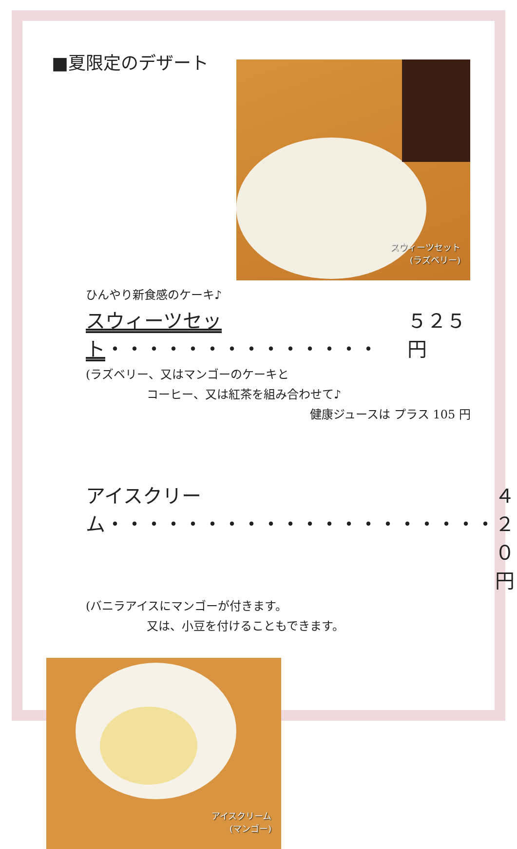■夏限定のデザート
スウィーツセット
(ラズベリー)
ひんやり新食感のケーキ♪
スウィーツセット・・・・・・・・・・・・・・ ５２５ 円
(ラズベリー、又はマンゴーのケーキと
コーヒー、又は紅茶を組み合わせて♪
健康ジュースは プラス 105 円
アイスクリーム・・・・・・・・・・・・・・・・・・・・ ４２０ 円
(バニラアイスにマンゴーが付きます。
又は、小豆を付けることもできます。
アイスクリーム
(マンゴー)